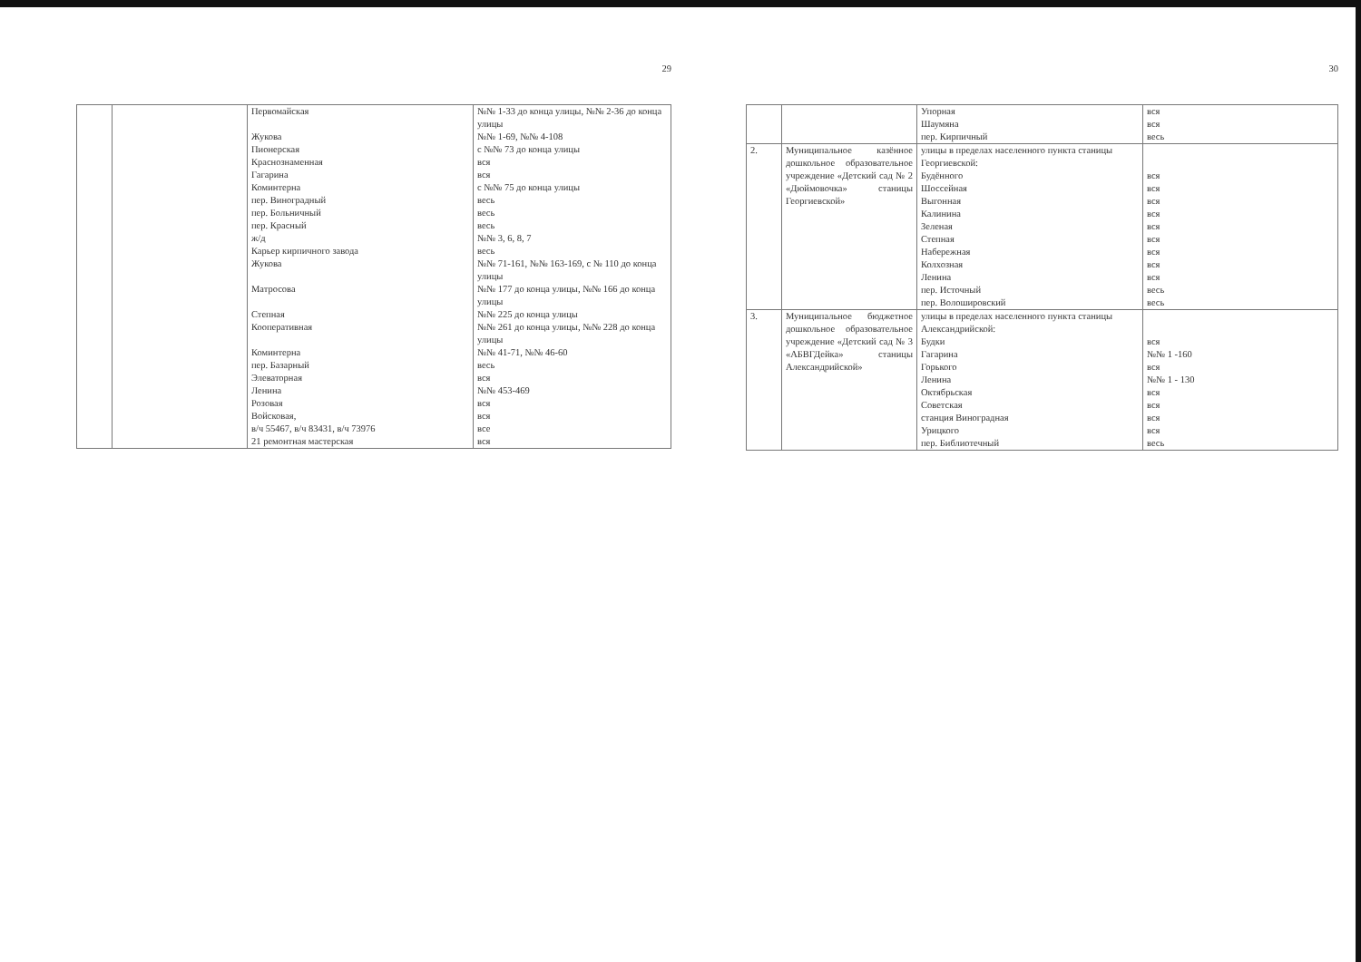29
| | | Первомайская Жукова Пионерская Краснознаменная Гагарина Коминтерна пер. Виноградный пер. Больничный пер. Красный ж/д Карьер кирпичного завода Жукова Матросова Степная Кооперативная Коминтерна пер. Базарный Элеваторная Ленина Розовая Войсковая, в/ч 55467, в/ч 83431, в/ч 73976 21 ремонтная мастерская | №№ 1-33 до конца улицы, №№ 2-36 до конца улицы №№ 1-69, №№ 4-108 с №№ 73 до конца улицы вся вся с №№ 75 до конца улицы весь весь весь №№ 3, 6, 8, 7 весь №№ 71-161, №№ 163-169, с № 110 до конца улицы №№ 177 до конца улицы, №№ 166 до конца улицы №№ 225 до конца улицы №№ 261 до конца улицы, №№ 228 до конца улицы №№ 41-71, №№ 46-60 весь вся №№ 453-469 вся вся все вся |
30
| | | Упорная Шаумяна пер. Кирпичный | вся вся весь |
| 2. | Муниципальное казённое дошкольное образовательное учреждение «Детский сад № 2 «Дюймовочка» станицы Георгиевской» | улицы в пределах населенного пункта станицы Георгиевской: Будённого Шоссейная Выгонная Калинина Зеленая Степная Набережная Колхозная Ленина пер. Источный пер. Волошировский | вся вся вся вся вся вся вся вся вся весь весь |
| 3. | Муниципальное бюджетное дошкольное образовательное учреждение «Детский сад № 3 «АБВГДейка» станицы Александрийской» | улицы в пределах населенного пункта станицы Александрийской: Будки Гагарина Горького Ленина Октябрьская Советская станция Виноградная Урицкого пер. Библиотечный | вся №№ 1 -160 вся №№ 1 - 130 вся вся вся вся весь |